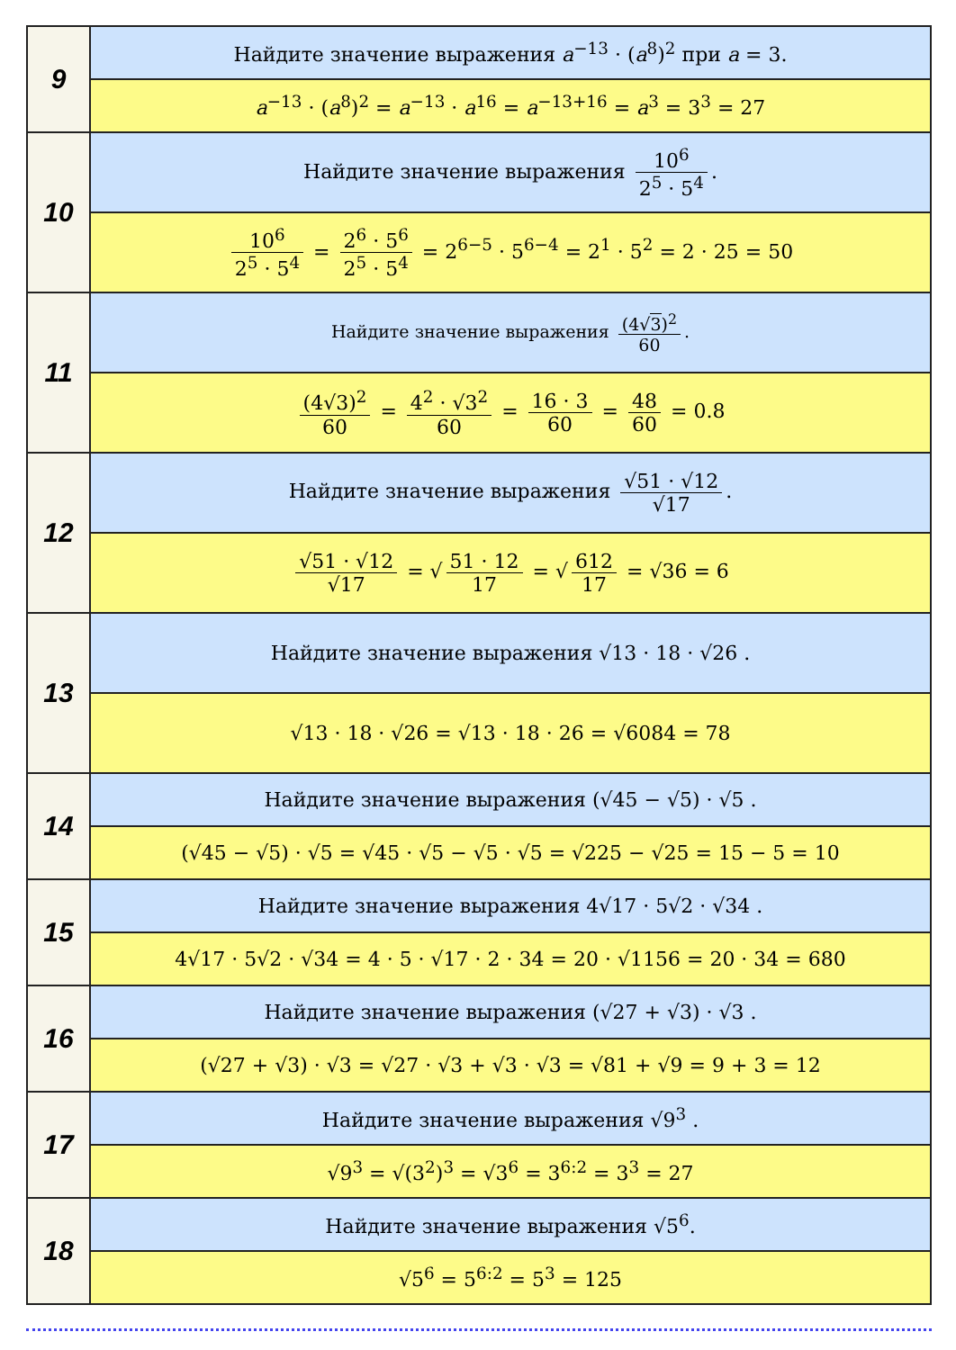| 9 | Найдите значение выражения a<sup>−13</sup> · ( a<sup>8</sup>)<sup>2</sup> при a = 3. |
| | a<sup>−13</sup> · ( a<sup>8</sup>)<sup>2</sup> = a<sup>−13</sup> · a<sup>16</sup> = a<sup>−13+16</sup> = a<sup>3</sup> = 3<sup>3</sup> = 27 |
| 10 | Найдите значение выражения 10<sup>6</sup> 2<sup>5</sup> · 5<sup>4</sup> . |
| | 10<sup>6</sup> 2<sup>5</sup> · 5<sup>4</sup> = 2<sup>6</sup> · 5<sup>6</sup> 2<sup>5</sup> · 5<sup>4</sup> = 2<sup>6−5</sup> · 5<sup>6−4</sup> = 2<sup>1</sup> · 5<sup>2</sup> = 2 · 25 = 50 |
| 11 | Найдите значение выражения (4√ 3 )<sup>2</sup> 60 . |
| | (4√3)<sup>2</sup> 60 = 4<sup>2</sup> · √3<sup>2</sup> 60 = 16 · 3 60 = 48 60 = 0.8 |
| 12 | Найдите значение выражения √51 · √12 √17 . |
| | √51 · √12 √17 = √ 51 · 12 17 = √ 612 17 = √36 = 6 |
| 13 | Найдите значение выражения √13 · 18 · √26 . |
| | √13 · 18 · √26 = √13 · 18 · 26 = √6084 = 78 |
| 14 | Найдите значение выражения (√45 − √5) · √5 . |
| | (√45 − √5) · √5 = √45 · √5 − √5 · √5 = √225 − √25 = 15 − 5 = 10 |
| 15 | Найдите значение выражения 4√17 · 5√2 · √34 . |
| | 4√17 · 5√2 · √34 = 4 · 5 · √17 · 2 · 34 = 20 · √1156 = 20 · 34 = 680 |
| 16 | Найдите значение выражения (√27 + √3) · √3 . |
| | (√27 + √3) · √3 = √27 · √3 + √3 · √3 = √81 + √9 = 9 + 3 = 12 |
| 17 | Найдите значение выражения √9<sup>3</sup> . |
| | √9<sup>3</sup> = √(3<sup>2</sup>)<sup>3</sup> = √3<sup>6</sup> = 3<sup>6:2</sup> = 3<sup>3</sup> = 27 |
| 18 | Найдите значение выражения √5<sup>6</sup>. |
| | √5<sup>6</sup> = 5<sup>6:2</sup> = 5<sup>3</sup> = 125 |